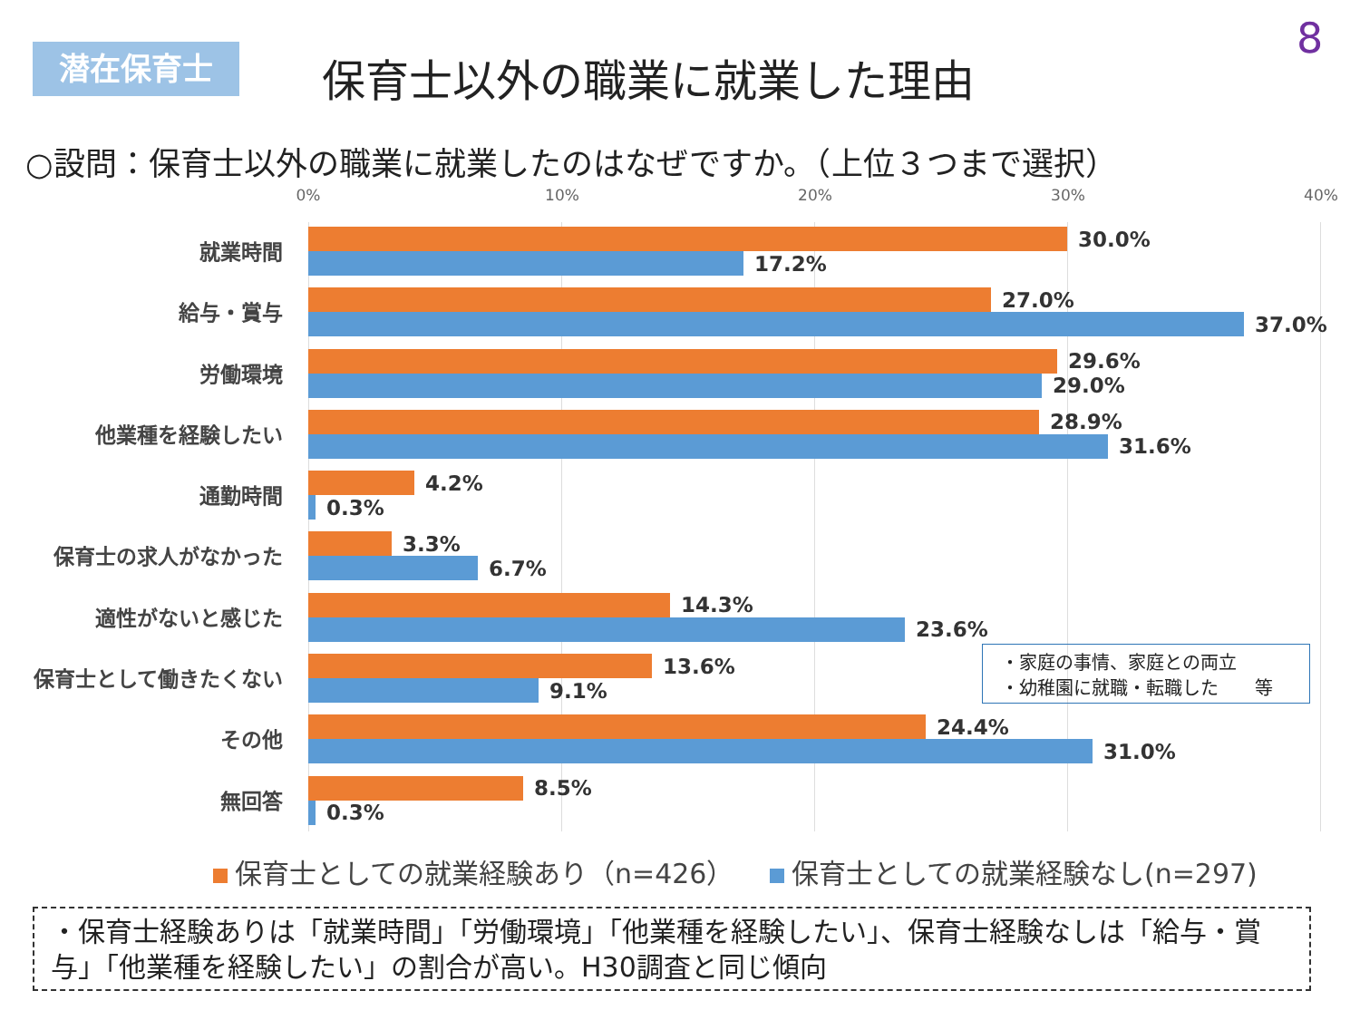潜在保育士 保育士以外の職業に就業した理由
8
○設問：保育士以外の職業に就業したのはなぜですか。（上位３つまで選択）
0% 10% 20% 30% 40%
就業時間
30.0%
17.2%
給与・賞与
27.0%
37.0%
労働環境
29.6%
29.0%
他業種を経験したい
28.9%
31.6%
通勤時間
4.2%
0.3%
保育士の求人がなかった
3.3%
6.7%
適性がないと感じた
14.3%
23.6%
保育士として働きたくない
13.6%
9.1%
その他
24.4%
31.0%
無回答
8.5%
0.3%
・家庭の事情、家庭との両立
・幼稚園に就職・転職した　　等
保育士としての就業経験あり（n=426）　 保育士としての就業経験なし(n=297)
・保育士経験ありは「就業時間」「労働環境」「他業種を経験したい」、保育士経験なしは「給与・賞与」「他業種を経験したい」の割合が高い。H30調査と同じ傾向